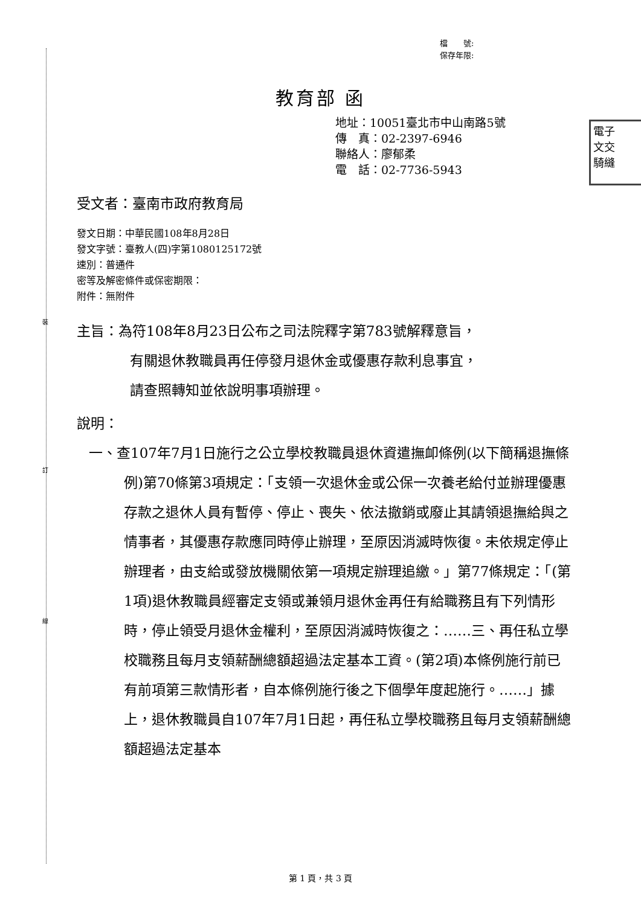裝
訂
線
檔　　號:
保存年限:
教育部 函
地址：10051臺北市中山南路5號
傳　真：02-2397-6946
聯絡人：廖郁柔
電　話：02-7736-5943
電子
文交
騎縫
受文者：臺南市政府教育局
發文日期：中華民國108年8月28日
發文字號：臺教人(四)字第1080125172號
速別：普通件
密等及解密條件或保密期限：
附件：無附件
主旨：為符108年8月23日公布之司法院釋字第783號解釋意旨，
有關退休教職員再任停發月退休金或優惠存款利息事宜，
請查照轉知並依說明事項辦理。
說明：
一、查107年7月1日施行之公立學校教職員退休資遣撫卹條例(以下簡稱退撫條例)第70條第3項規定：「支領一次退休金或公保一次養老給付並辦理優惠存款之退休人員有暫停、停止、喪失、依法撤銷或廢止其請領退撫給與之情事者，其優惠存款應同時停止辦理，至原因消滅時恢復。未依規定停止辦理者，由支給或發放機關依第一項規定辦理追繳。」第77條規定：「(第1項)退休教職員經審定支領或兼領月退休金再任有給職務且有下列情形時，停止領受月退休金權利，至原因消滅時恢復之：……三、再任私立學校職務且每月支領薪酬總額超過法定基本工資。(第2項)本條例施行前已有前項第三款情形者，自本條例施行後之下個學年度起施行。……」據上，退休教職員自107年7月1日起，再任私立學校職務且每月支領薪酬總額超過法定基本
第 1 頁，共 3 頁